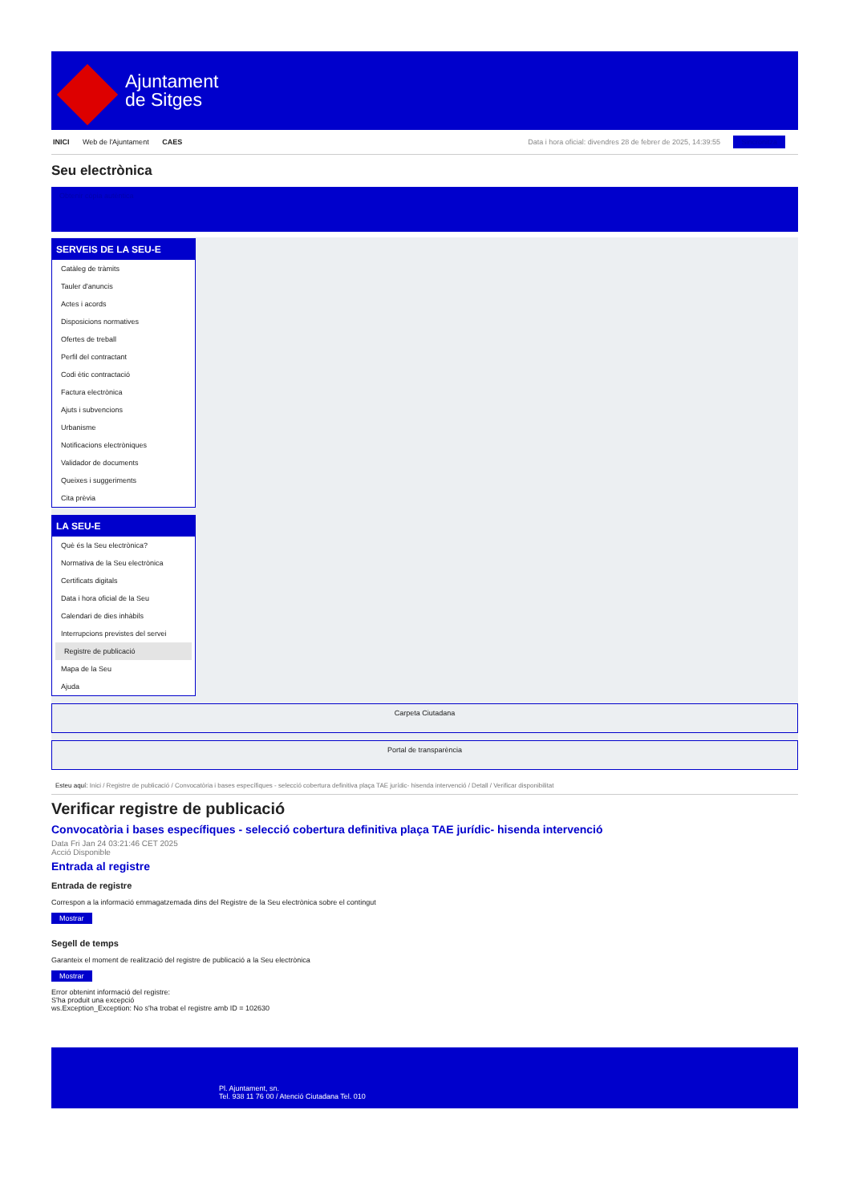Ajuntament
de Sitges
INICI Web de l'Ajuntament CAES
Data i hora oficial: divendres 28 de febrer de 2025, 14:39:55 Sincronitza
Seu electrònica
Obtenir còpia autèntica
SERVEIS DE LA SEU-E
Catàleg de tràmits
Tauler d'anuncis
Actes i acords
Disposicions normatives
Ofertes de treball
Perfil del contractant
Codi ètic contractació
Factura electrònica
Ajuts i subvencions
Urbanisme
Notificacions electròniques
Validador de documents
Queixes i suggeriments
Cita prèvia
LA SEU-E
Què és la Seu electrònica?
Normativa de la Seu electrònica
Certificats digitals
Data i hora oficial de la Seu
Calendari de dies inhàbils
Interrupcions previstes del servei
Registre de publicació
Mapa de la Seu
Ajuda
Carpeta Ciutadana
Portal de transparència
Esteu aquí: Inici / Registre de publicació / Convocatòria i bases específiques - selecció cobertura definitiva plaça TAE jurídic- hisenda intervenció / Detall / Verificar disponibilitat
Verificar registre de publicació
Convocatòria i bases específiques - selecció cobertura definitiva plaça TAE jurídic- hisenda intervenció
Data Fri Jan 24 03:21:46 CET 2025
Acció Disponible
Entrada al registre
Entrada de registre
Correspon a la informació emmagatzemada dins del Registre de la Seu electrònica sobre el contingut
Mostrar
Segell de temps
Garanteix el moment de realització del registre de publicació a la Seu electrònica
Mostrar
Error obtenint informació del registre:
S'ha produit una excepció
ws.Exception_Exception: No s'ha trobat el registre amb ID = 102630
Pl. Ajuntament, sn.
Tel. 938 11 76 00 / Atenció Ciutadana Tel. 010